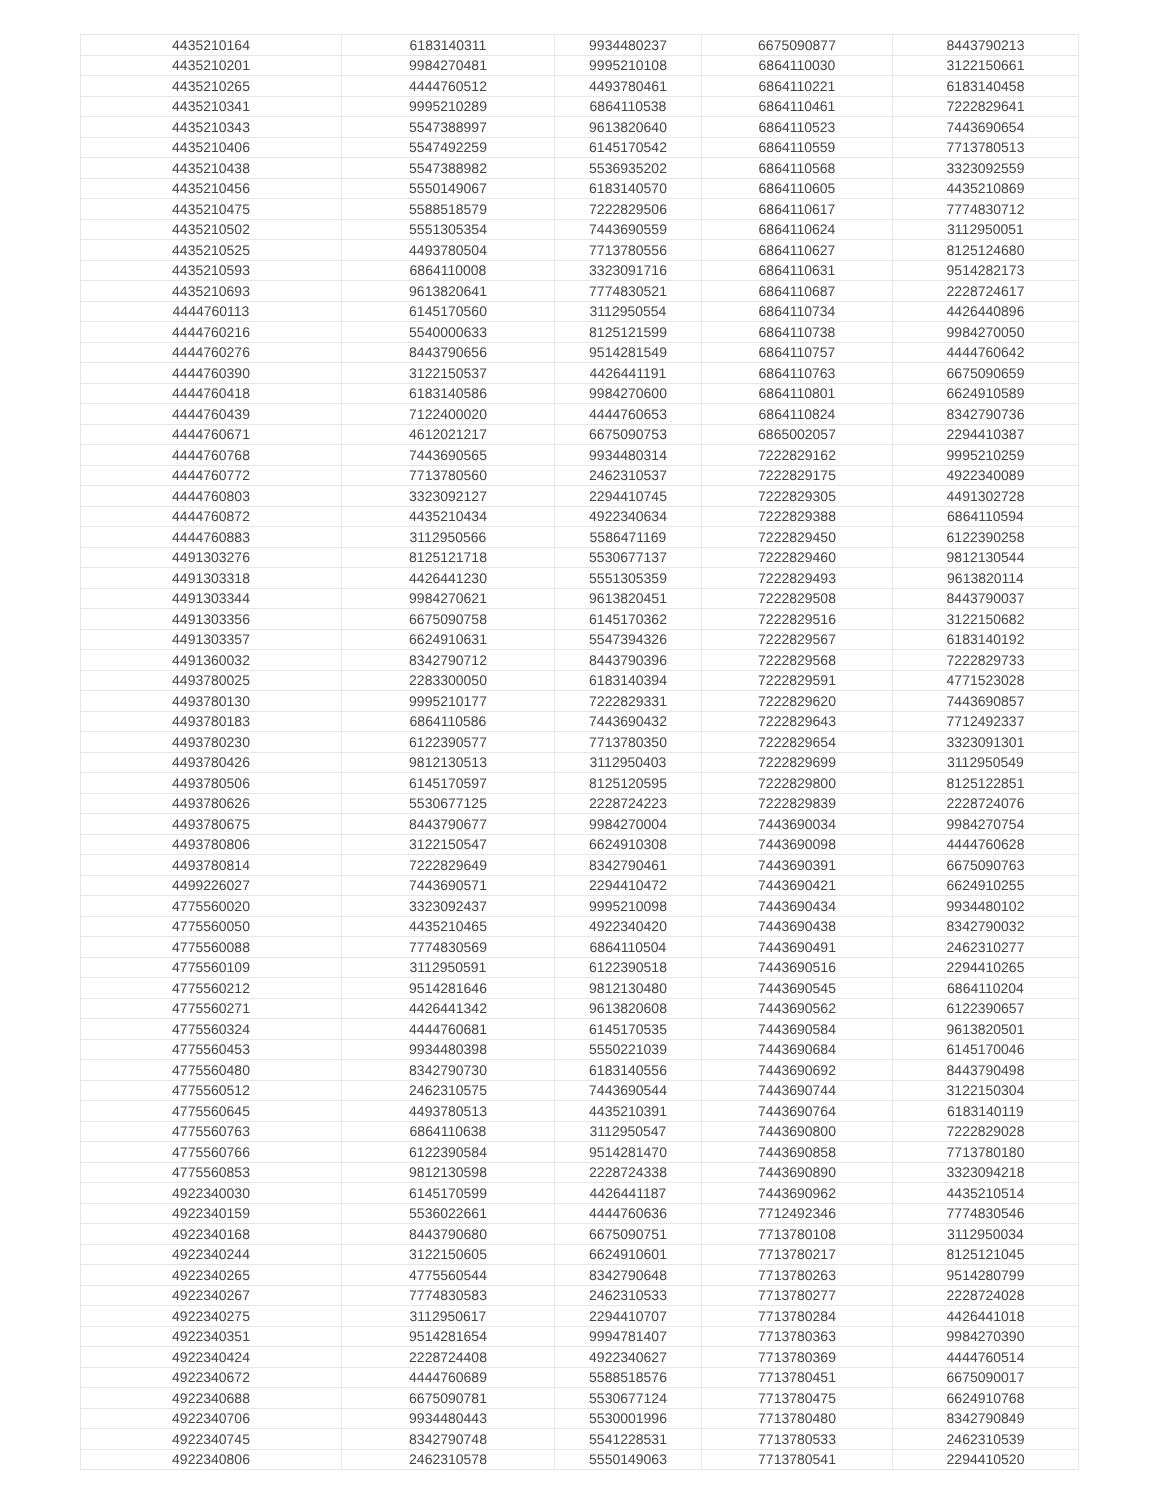| 4435210164 | 6183140311 | 9934480237 | 6675090877 | 8443790213 |
| 4435210201 | 9984270481 | 9995210108 | 6864110030 | 3122150661 |
| 4435210265 | 4444760512 | 4493780461 | 6864110221 | 6183140458 |
| 4435210341 | 9995210289 | 6864110538 | 6864110461 | 7222829641 |
| 4435210343 | 5547388997 | 9613820640 | 6864110523 | 7443690654 |
| 4435210406 | 5547492259 | 6145170542 | 6864110559 | 7713780513 |
| 4435210438 | 5547388982 | 5536935202 | 6864110568 | 3323092559 |
| 4435210456 | 5550149067 | 6183140570 | 6864110605 | 4435210869 |
| 4435210475 | 5588518579 | 7222829506 | 6864110617 | 7774830712 |
| 4435210502 | 5551305354 | 7443690559 | 6864110624 | 3112950051 |
| 4435210525 | 4493780504 | 7713780556 | 6864110627 | 8125124680 |
| 4435210593 | 6864110008 | 3323091716 | 6864110631 | 9514282173 |
| 4435210693 | 9613820641 | 7774830521 | 6864110687 | 2228724617 |
| 4444760113 | 6145170560 | 3112950554 | 6864110734 | 4426440896 |
| 4444760216 | 5540000633 | 8125121599 | 6864110738 | 9984270050 |
| 4444760276 | 8443790656 | 9514281549 | 6864110757 | 4444760642 |
| 4444760390 | 3122150537 | 4426441191 | 6864110763 | 6675090659 |
| 4444760418 | 6183140586 | 9984270600 | 6864110801 | 6624910589 |
| 4444760439 | 7122400020 | 4444760653 | 6864110824 | 8342790736 |
| 4444760671 | 4612021217 | 6675090753 | 6865002057 | 2294410387 |
| 4444760768 | 7443690565 | 9934480314 | 7222829162 | 9995210259 |
| 4444760772 | 7713780560 | 2462310537 | 7222829175 | 4922340089 |
| 4444760803 | 3323092127 | 2294410745 | 7222829305 | 4491302728 |
| 4444760872 | 4435210434 | 4922340634 | 7222829388 | 6864110594 |
| 4444760883 | 3112950566 | 5586471169 | 7222829450 | 6122390258 |
| 4491303276 | 8125121718 | 5530677137 | 7222829460 | 9812130544 |
| 4491303318 | 4426441230 | 5551305359 | 7222829493 | 9613820114 |
| 4491303344 | 9984270621 | 9613820451 | 7222829508 | 8443790037 |
| 4491303356 | 6675090758 | 6145170362 | 7222829516 | 3122150682 |
| 4491303357 | 6624910631 | 5547394326 | 7222829567 | 6183140192 |
| 4491360032 | 8342790712 | 8443790396 | 7222829568 | 7222829733 |
| 4493780025 | 2283300050 | 6183140394 | 7222829591 | 4771523028 |
| 4493780130 | 9995210177 | 7222829331 | 7222829620 | 7443690857 |
| 4493780183 | 6864110586 | 7443690432 | 7222829643 | 7712492337 |
| 4493780230 | 6122390577 | 7713780350 | 7222829654 | 3323091301 |
| 4493780426 | 9812130513 | 3112950403 | 7222829699 | 3112950549 |
| 4493780506 | 6145170597 | 8125120595 | 7222829800 | 8125122851 |
| 4493780626 | 5530677125 | 2228724223 | 7222829839 | 2228724076 |
| 4493780675 | 8443790677 | 9984270004 | 7443690034 | 9984270754 |
| 4493780806 | 3122150547 | 6624910308 | 7443690098 | 4444760628 |
| 4493780814 | 7222829649 | 8342790461 | 7443690391 | 6675090763 |
| 4499226027 | 7443690571 | 2294410472 | 7443690421 | 6624910255 |
| 4775560020 | 3323092437 | 9995210098 | 7443690434 | 9934480102 |
| 4775560050 | 4435210465 | 4922340420 | 7443690438 | 8342790032 |
| 4775560088 | 7774830569 | 6864110504 | 7443690491 | 2462310277 |
| 4775560109 | 3112950591 | 6122390518 | 7443690516 | 2294410265 |
| 4775560212 | 9514281646 | 9812130480 | 7443690545 | 6864110204 |
| 4775560271 | 4426441342 | 9613820608 | 7443690562 | 6122390657 |
| 4775560324 | 4444760681 | 6145170535 | 7443690584 | 9613820501 |
| 4775560453 | 9934480398 | 5550221039 | 7443690684 | 6145170046 |
| 4775560480 | 8342790730 | 6183140556 | 7443690692 | 8443790498 |
| 4775560512 | 2462310575 | 7443690544 | 7443690744 | 3122150304 |
| 4775560645 | 4493780513 | 4435210391 | 7443690764 | 6183140119 |
| 4775560763 | 6864110638 | 3112950547 | 7443690800 | 7222829028 |
| 4775560766 | 6122390584 | 9514281470 | 7443690858 | 7713780180 |
| 4775560853 | 9812130598 | 2228724338 | 7443690890 | 3323094218 |
| 4922340030 | 6145170599 | 4426441187 | 7443690962 | 4435210514 |
| 4922340159 | 5536022661 | 4444760636 | 7712492346 | 7774830546 |
| 4922340168 | 8443790680 | 6675090751 | 7713780108 | 3112950034 |
| 4922340244 | 3122150605 | 6624910601 | 7713780217 | 8125121045 |
| 4922340265 | 4775560544 | 8342790648 | 7713780263 | 9514280799 |
| 4922340267 | 7774830583 | 2462310533 | 7713780277 | 2228724028 |
| 4922340275 | 3112950617 | 2294410707 | 7713780284 | 4426441018 |
| 4922340351 | 9514281654 | 9994781407 | 7713780363 | 9984270390 |
| 4922340424 | 2228724408 | 4922340627 | 7713780369 | 4444760514 |
| 4922340672 | 4444760689 | 5588518576 | 7713780451 | 6675090017 |
| 4922340688 | 6675090781 | 5530677124 | 7713780475 | 6624910768 |
| 4922340706 | 9934480443 | 5530001996 | 7713780480 | 8342790849 |
| 4922340745 | 8342790748 | 5541228531 | 7713780533 | 2462310539 |
| 4922340806 | 2462310578 | 5550149063 | 7713780541 | 2294410520 |